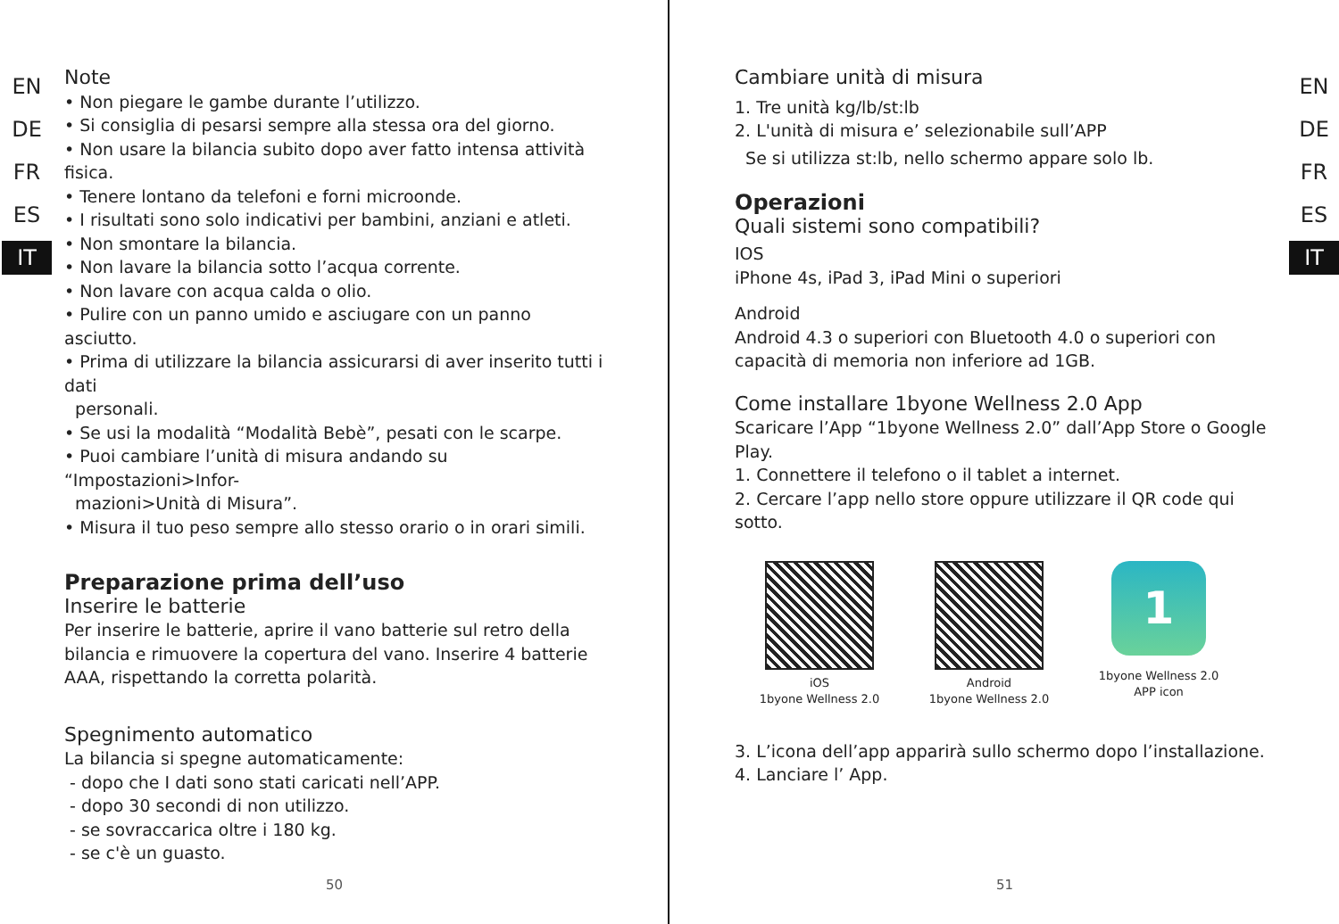EN
DE
FR
ES
IT
Note
• Non piegare le gambe durante l’utilizzo.
• Si consiglia di pesarsi sempre alla stessa ora del giorno.
• Non usare la bilancia subito dopo aver fatto intensa attività fisica.
• Tenere lontano da telefoni e forni microonde.
• I risultati sono solo indicativi per bambini, anziani e atleti.
• Non smontare la bilancia.
• Non lavare la bilancia sotto l’acqua corrente.
• Non lavare con acqua calda o olio.
• Pulire con un panno umido e asciugare con un panno asciutto.
• Prima di utilizzare la bilancia assicurarsi di aver inserito tutti i dati
personali.
• Se usi la modalità “Modalità Bebè”, pesati con le scarpe.
• Puoi cambiare l’unità di misura andando su “Impostazioni>Infor-
mazioni>Unità di Misura”.
• Misura il tuo peso sempre allo stesso orario o in orari simili.
Preparazione prima dell’uso
Inserire le batterie
Per inserire le batterie, aprire il vano batterie sul retro della bilancia e rimuovere la copertura del vano. Inserire 4 batterie AAA, rispettando la corretta polarità.
Spegnimento automatico
La bilancia si spegne automaticamente:
- dopo che I dati sono stati caricati nell’APP.
- dopo 30 secondi di non utilizzo.
- se sovraccarica oltre i 180 kg.
- se c'è un guasto.
50
EN
DE
FR
ES
IT
Cambiare unità di misura
1. Tre unità kg/lb/st:lb
2. L'unità di misura e’ selezionabile sull’APP
Se si utilizza st:lb, nello schermo appare solo lb.
Operazioni
Quali sistemi sono compatibili?
IOS
iPhone 4s, iPad 3, iPad Mini o superiori
Android
Android 4.3 o superiori con Bluetooth 4.0 o superiori con capacità di memoria non inferiore ad 1GB.
Come installare 1byone Wellness 2.0 App
Scaricare l’App “1byone Wellness 2.0” dall’App Store o Google Play.
1. Connettere il telefono o il tablet a internet.
2. Cercare l’app nello store oppure utilizzare il QR code qui sotto.
iOS
1byone Wellness 2.0
Android
1byone Wellness 2.0
1
1byone Wellness 2.0
APP icon
3. L’icona dell’app apparirà sullo schermo dopo l’installazione.
4. Lanciare l’ App.
51